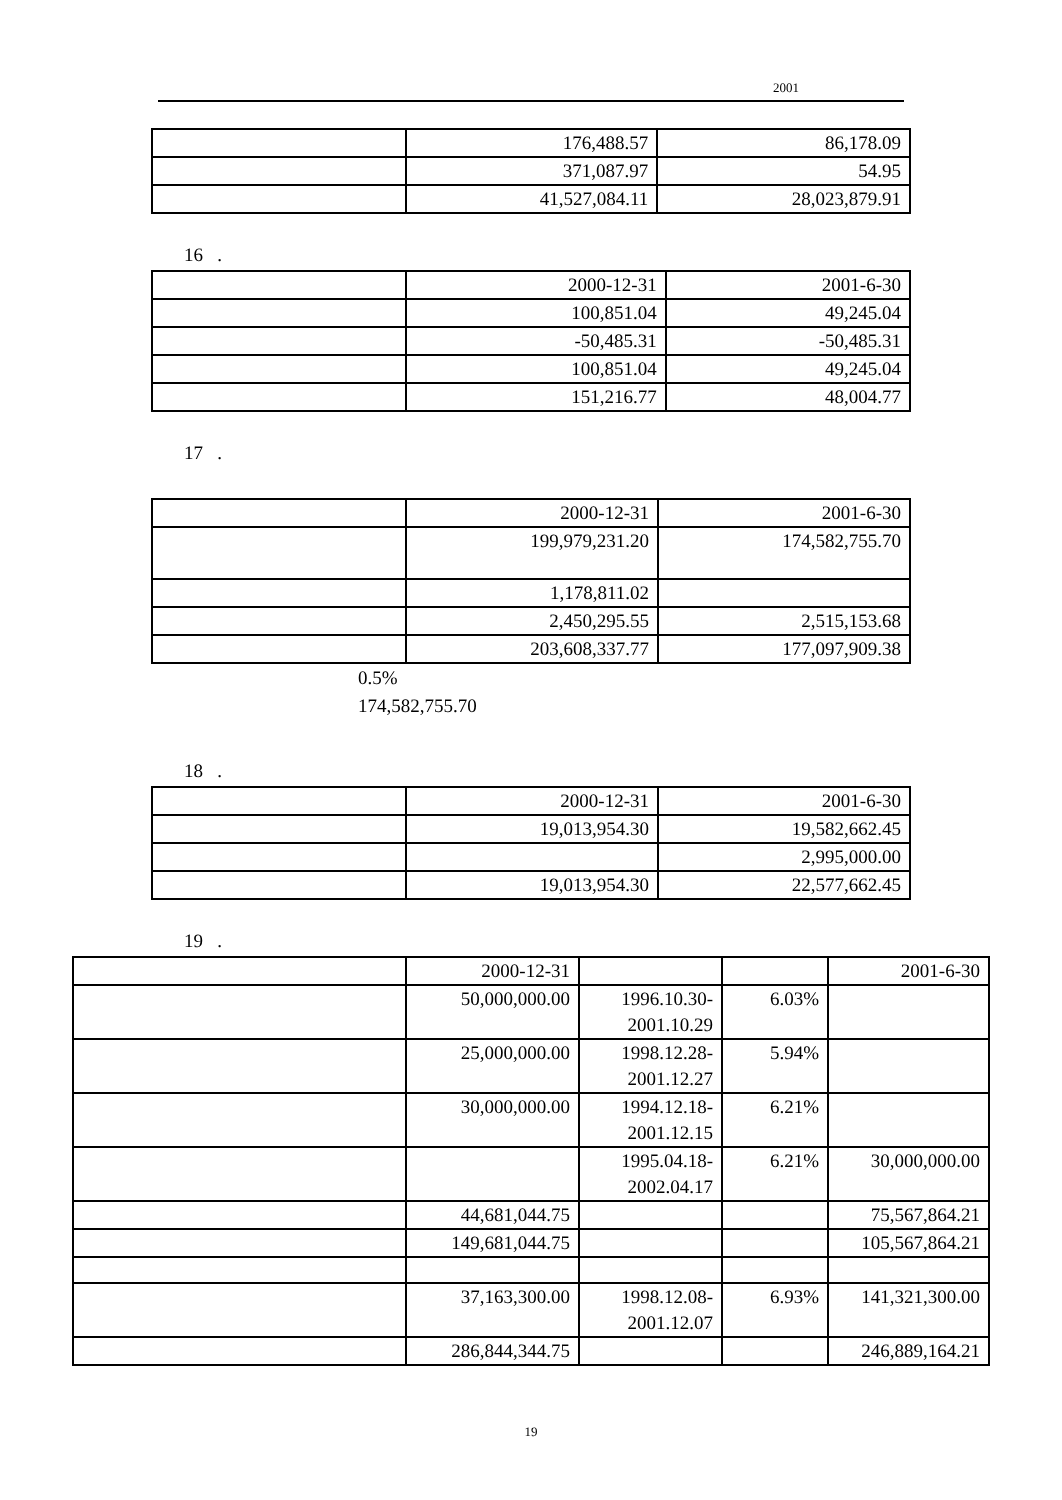2001
| | 176,488.57 | 86,178.09 |
| | 371,087.97 | 54.95 |
| | 41,527,084.11 | 28,023,879.91 |
16 .
| | 2000-12-31 | 2001-6-30 |
| | 100,851.04 | 49,245.04 |
| | -50,485.31 | -50,485.31 |
| | 100,851.04 | 49,245.04 |
| | 151,216.77 | 48,004.77 |
17 .
| | 2000-12-31 | 2001-6-30 |
| | 199,979,231.20 | 174,582,755.70 |
| | 1,178,811.02 | |
| | 2,450,295.55 | 2,515,153.68 |
| | 203,608,337.77 | 177,097,909.38 |
0.5%
174,582,755.70
18 .
| | 2000-12-31 | 2001-6-30 |
| | 19,013,954.30 | 19,582,662.45 |
| | | 2,995,000.00 |
| | 19,013,954.30 | 22,577,662.45 |
19 .
| | 2000-12-31 | | | 2001-6-30 |
| | 50,000,000.00 | 1996.10.30- 2001.10.29 | 6.03% | |
| | 25,000,000.00 | 1998.12.28- 2001.12.27 | 5.94% | |
| | 30,000,000.00 | 1994.12.18- 2001.12.15 | 6.21% | |
| | | 1995.04.18- 2002.04.17 | 6.21% | 30,000,000.00 |
| | 44,681,044.75 | | | 75,567,864.21 |
| | 149,681,044.75 | | | 105,567,864.21 |
| | 37,163,300.00 | 1998.12.08- 2001.12.07 | 6.93% | 141,321,300.00 |
| | 286,844,344.75 | | | 246,889,164.21 |
19